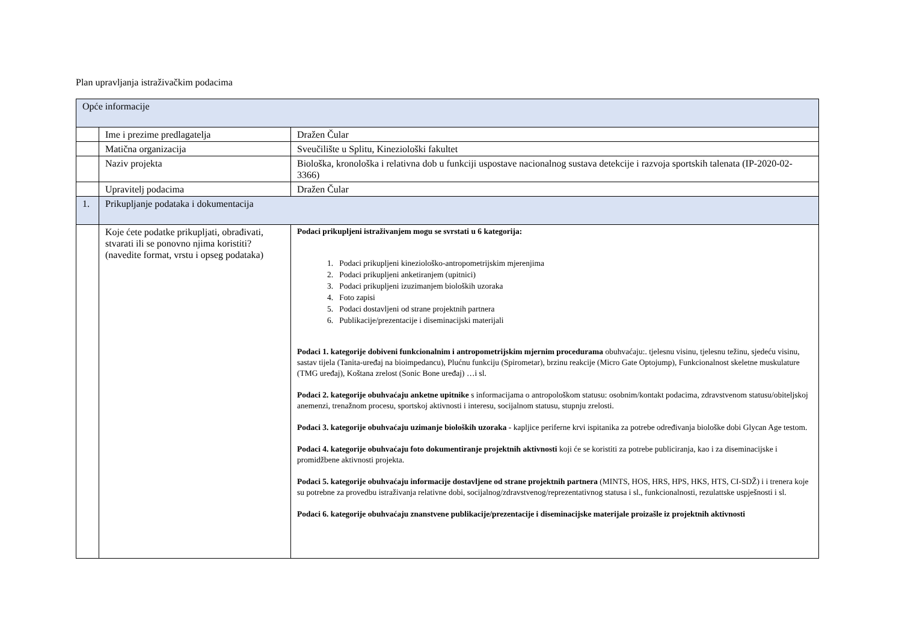Plan upravljanja istraživačkim podacima
| Opće informacije | | |
| | Ime i prezime predlagatelja | Dražen Čular |
| | Matična organizacija | Sveučilište u Splitu, Kineziološki fakultet |
| | Naziv projekta | Biološka, kronološka i relativna dob u funkciji uspostave nacionalnog sustava detekcije i razvoja sportskih talenata (IP-2020-02-3366) |
| | Upravitelj podacima | Dražen Čular |
| 1. | Prikupljanje podataka i dokumentacija | |
| | Koje ćete podatke prikupljati, obrađivati, stvarati ili se ponovno njima koristiti? (navedite format, vrstu i opseg podataka) | Podaci prikupljeni istraživanjem mogu se svrstati u 6 kategorija: 1. Podaci prikupljeni kineziološko-antropometrijskim mjerenjima 2. Podaci prikupljeni anketiranjem (upitnici) 3. Podaci prikupljeni izuzimanjem bioloških uzoraka 4. Foto zapisi 5. Podaci dostavljeni od strane projektnih partnera 6. Publikacije/prezentacije i diseminacijski materijali Podaci 1. kategorije dobiveni funkcionalnim i antropometrijskim mjernim procedurama obuhvaćaju:. tjelesnu visinu, tjelesnu težinu, sjedeću visinu, sastav tijela (Tanita-uređaj na bioimpedancu), Plućnu funkciju (Spirometar), brzinu reakcije (Micro Gate Optojump), Funkcionalnost skeletne muskulature (TMG uređaj), Koštana zrelost (Sonic Bone uređaj) …i sl. Podaci 2. kategorije obuhvaćaju anketne upitnike s informacijama o antropološkom statusu: osobnim/kontakt podacima, zdravstvenom statusu/obiteljskoj anemenzi, trenažnom procesu, sportskoj aktivnosti i interesu, socijalnom statusu, stupnju zrelosti. Podaci 3. kategorije obuhvaćaju uzimanje bioloških uzoraka - kapljice periferne krvi ispitanika za potrebe određivanja biološke dobi Glycan Age testom. Podaci 4. kategorije obuhvaćaju foto dokumentiranje projektnih aktivnosti koji će se koristiti za potrebe publiciranja, kao i za diseminacijske i promidžbene aktivnosti projekta. Podaci 5. kategorije obuhvaćaju informacije dostavljene od strane projektnih partnera (MINTS, HOS, HRS, HPS, HKS, HTS, CI-SDŽ) i i trenera koje su potrebne za provedbu istraživanja relativne dobi, socijalnog/zdravstvenog/reprezentativnog statusa i sl., funkcionalnosti, rezulattske uspješnosti i sl. Podaci 6. kategorije obuhvaćaju znanstvene publikacije/prezentacije i diseminacijske materijale proizašle iz projektnih aktivnosti |